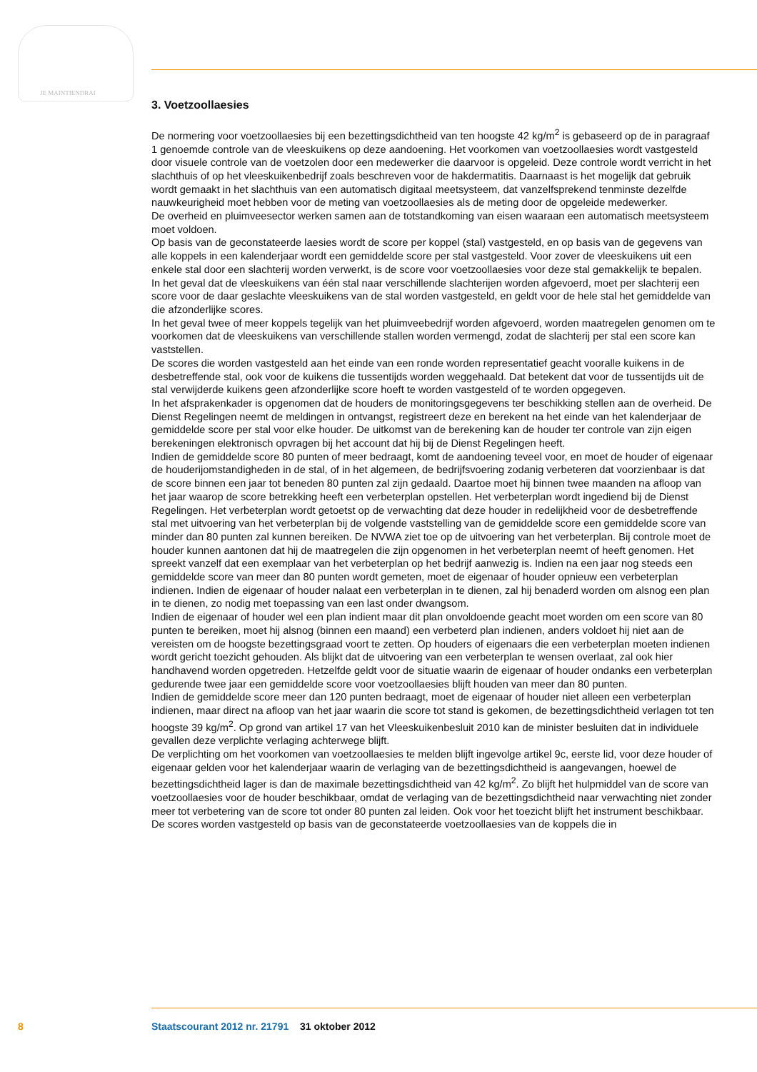JE MAINTIENDRAI
3. Voetzoollaesies
De normering voor voetzoollaesies bij een bezettingsdichtheid van ten hoogste 42 kg/m<sup>2</sup> is gebaseerd op de in paragraaf 1 genoemde controle van de vleeskuikens op deze aandoening. Het voorkomen van voetzoollaesies wordt vastgesteld door visuele controle van de voetzolen door een medewerker die daarvoor is opgeleid. Deze controle wordt verricht in het slachthuis of op het vleeskuikenbedrijf zoals beschreven voor de hakdermatitis. Daarnaast is het mogelijk dat gebruik wordt gemaakt in het slachthuis van een automatisch digitaal meetsysteem, dat vanzelfsprekend tenminste dezelfde nauwkeurigheid moet hebben voor de meting van voetzoollaesies als de meting door de opgeleide medewerker.
De overheid en pluimveesector werken samen aan de totstandkoming van eisen waaraan een automatisch meetsysteem moet voldoen.
Op basis van de geconstateerde laesies wordt de score per koppel (stal) vastgesteld, en op basis van de gegevens van alle koppels in een kalenderjaar wordt een gemiddelde score per stal vastgesteld. Voor zover de vleeskuikens uit een enkele stal door een slachterij worden verwerkt, is de score voor voetzoollaesies voor deze stal gemakkelijk te bepalen.
In het geval dat de vleeskuikens van één stal naar verschillende slachterijen worden afgevoerd, moet per slachterij een score voor de daar geslachte vleeskuikens van de stal worden vastgesteld, en geldt voor de hele stal het gemiddelde van die afzonderlijke scores.
In het geval twee of meer koppels tegelijk van het pluimveebedrijf worden afgevoerd, worden maatregelen genomen om te voorkomen dat de vleeskuikens van verschillende stallen worden vermengd, zodat de slachterij per stal een score kan vaststellen.
De scores die worden vastgesteld aan het einde van een ronde worden representatief geacht vooralle kuikens in de desbetreffende stal, ook voor de kuikens die tussentijds worden weggehaald. Dat betekent dat voor de tussentijds uit de stal verwijderde kuikens geen afzonderlijke score hoeft te worden vastgesteld of te worden opgegeven.
In het afsprakenkader is opgenomen dat de houders de monitoringsgegevens ter beschikking stellen aan de overheid. De Dienst Regelingen neemt de meldingen in ontvangst, registreert deze en berekent na het einde van het kalenderjaar de gemiddelde score per stal voor elke houder. De uitkomst van de berekening kan de houder ter controle van zijn eigen berekeningen elektronisch opvragen bij het account dat hij bij de Dienst Regelingen heeft.
Indien de gemiddelde score 80 punten of meer bedraagt, komt de aandoening teveel voor, en moet de houder of eigenaar de houderijomstandigheden in de stal, of in het algemeen, de bedrijfsvoering zodanig verbeteren dat voorzienbaar is dat de score binnen een jaar tot beneden 80 punten zal zijn gedaald. Daartoe moet hij binnen twee maanden na afloop van het jaar waarop de score betrekking heeft een verbeterplan opstellen. Het verbeterplan wordt ingediend bij de Dienst Regelingen. Het verbeterplan wordt getoetst op de verwachting dat deze houder in redelijkheid voor de desbetreffende stal met uitvoering van het verbeterplan bij de volgende vaststelling van de gemiddelde score een gemiddelde score van minder dan 80 punten zal kunnen bereiken. De NVWA ziet toe op de uitvoering van het verbeterplan. Bij controle moet de houder kunnen aantonen dat hij de maatregelen die zijn opgenomen in het verbeterplan neemt of heeft genomen. Het spreekt vanzelf dat een exemplaar van het verbeterplan op het bedrijf aanwezig is. Indien na een jaar nog steeds een gemiddelde score van meer dan 80 punten wordt gemeten, moet de eigenaar of houder opnieuw een verbeterplan indienen. Indien de eigenaar of houder nalaat een verbeterplan in te dienen, zal hij benaderd worden om alsnog een plan in te dienen, zo nodig met toepassing van een last onder dwangsom.
Indien de eigenaar of houder wel een plan indient maar dit plan onvoldoende geacht moet worden om een score van 80 punten te bereiken, moet hij alsnog (binnen een maand) een verbeterd plan indienen, anders voldoet hij niet aan de vereisten om de hoogste bezettingsgraad voort te zetten. Op houders of eigenaars die een verbeterplan moeten indienen wordt gericht toezicht gehouden. Als blijkt dat de uitvoering van een verbeterplan te wensen overlaat, zal ook hier handhavend worden opgetreden. Hetzelfde geldt voor de situatie waarin de eigenaar of houder ondanks een verbeterplan gedurende twee jaar een gemiddelde score voor voetzoollaesies blijft houden van meer dan 80 punten.
Indien de gemiddelde score meer dan 120 punten bedraagt, moet de eigenaar of houder niet alleen een verbeterplan indienen, maar direct na afloop van het jaar waarin die score tot stand is gekomen, de bezettingsdichtheid verlagen tot ten hoogste 39 kg/m<sup>2</sup>. Op grond van artikel 17 van het Vleeskuikenbesluit 2010 kan de minister besluiten dat in individuele gevallen deze verplichte verlaging achterwege blijft.
De verplichting om het voorkomen van voetzoollaesies te melden blijft ingevolge artikel 9c, eerste lid, voor deze houder of eigenaar gelden voor het kalenderjaar waarin de verlaging van de bezettingsdichtheid is aangevangen, hoewel de bezettingsdichtheid lager is dan de maximale bezettingsdichtheid van 42 kg/m<sup>2</sup>. Zo blijft het hulpmiddel van de score van voetzoollaesies voor de houder beschikbaar, omdat de verlaging van de bezettingsdichtheid naar verwachting niet zonder meer tot verbetering van de score tot onder 80 punten zal leiden. Ook voor het toezicht blijft het instrument beschikbaar.
De scores worden vastgesteld op basis van de geconstateerde voetzoollaesies van de koppels die in
8 Staatscourant 2012 nr. 21791 31 oktober 2012